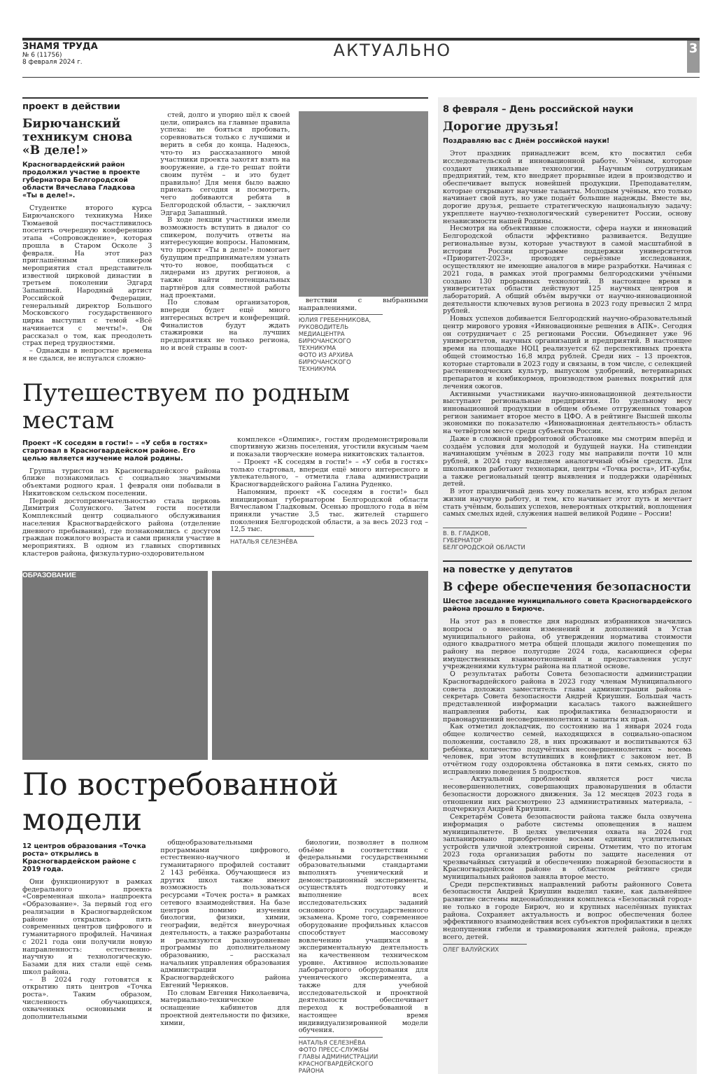ЗНАМЯ ТРУДА
№ 6 (11756)
8 февраля 2024 г.
АКТУАЛЬНО
3
проект в действии
Бирючанский техникум снова «В деле!»
Красногвардейский район продолжил участие в проекте губернатора Белгородской области Вячеслава Гладкова «Ты в деле!».
Студентке второго курса Бирючанского техникума Нике Тюмаевой посчастливилось посетить очередную конференцию этапа «Сопровождение», которая прошла в Старом Осколе 3 февраля. На этот раз приглашённым спикером мероприятия стал представитель известной цирковой династии в третьем поколении Эдгард Запашный. Народный артист Российской Федерации, генеральный директор Большого Московского государственного цирка выступил с темой «Всё начинается с мечты!». Он рассказал о том, как преодолеть страх перед трудностями.
– Однажды в непростые времена я не сдался, не испугался сложно-
стей, долго и упорно шёл к своей цели, опираясь на главные правила успеха: не бояться пробовать, соревноваться только с лучшими и верить в себя до конца. Надеюсь, что-то из рассказанного мной участники проекта захотят взять на вооружение, а где-то решат пойти своим путём – и это будет правильно! Для меня было важно приехать сегодня и посмотреть, чего добиваются ребята в Белгородской области, – заключил Эдгард Запашный.
В ходе лекции участники имели возможность вступить в диалог со спикером, получить ответы на интересующие вопросы. Напомним, что проект «Ты в деле!» помогает будущим предпринимателям узнать что-то новое, пообщаться с лидерами из других регионов, а также найти потенциальных партнёров для совместной работы над проектами.
По словам организаторов, впереди будет ещё много интересных встреч и конференций. Финалистов будут ждать стажировки на лучших предприятиях не только региона, но и всей страны в соот-
ветствии с выбранными направлениями.
ЮЛИЯ ГРЕБЕННИКОВА,
РУКОВОДИТЕЛЬ МЕДИАЦЕНТРА БИРЮЧАНСКОГО ТЕХНИКУМА
ФОТО ИЗ АРХИВА БИРЮЧАНСКОГО ТЕХНИКУМА
Путешествуем по родным местам
Проект «К соседям в гости!» – «У себя в гостях» стартовал в Красногвардейском районе. Его целью является изучение малой родины.
Группа туристов из Красногвардейского района ближе познакомилась с социально значимыми объектами родного края. 1 февраля они побывали в Никитовском сельском поселении.
Первой достопримечательностью стала церковь Димитрия Солунского. Затем гости посетили Комплексный центр социального обслуживания населения Красногвардейского района (отделение дневного пребывания), где познакомились с досугом граждан пожилого возраста и сами приняли участие в мероприятиях. В одном из главных спортивных кластеров района, физкультурно-оздоровительном
комплексе «Олимпик», гостям продемонстрировали спортивную жизнь поселения, угостили вкусным чаем и показали творческие номера никитовских талантов.
– Проект «К соседям в гости!» – «У себя в гостях» только стартовал, впереди ещё много интересного и увлекательного, – отметила глава администрации Красногвардейского района Галина Руденко.
Напомним, проект «К соседям в гости!» был инициирован губернатором Белгородской области Вячеславом Гладковым. Осенью прошлого года в нём приняли участие 3,5 тыс. жителей старшего поколения Белгородской области, а за весь 2023 год – 12,5 тыс.
НАТАЛЬЯ СЕЛЕЗНЁВА
ОБРАЗОВАНИЕ
По востребованной модели
12 центров образования «Точка роста» открылись в Красногвардейском районе с 2019 года.
Они функционируют в рамках федерального проекта «Современная школа» нацпроекта «Образование». За первый год его реализации в Красногвардейском районе открылись пять современных центров цифрового и гуманитарного профилей. Начиная с 2021 года они получили новую направленность: естественно-научную и технологическую. Базами для них стали ещё семь школ района.
– В 2024 году готовятся к открытию пять центров «Точка роста». Таким образом, численность обучающихся, охваченных основными и дополнительными
общеобразовательными программами цифрового, естественно-научного и гуманитарного профилей составит 2 143 ребёнка. Обучающиеся из других школ также имеют возможность пользоваться ресурсами «Точек роста» в рамках сетевого взаимодействия. На базе центров помимо изучения биологии, физики, химии, географии, ведётся внеурочная деятельность, а также разработаны и реализуются разноуровневые программы по дополнительному образованию, – рассказал начальник управления образования администрации Красногвардейского района Евгений Черняков.
По словам Евгения Николаевича, материально-техническое оснащение кабинетов для проектной деятельности по физике, химии,
биологии, позволяет в полном объёме в соответствии с федеральными государственными образовательными стандартами выполнять ученический и демонстрационный эксперименты, осуществлять подготовку и выполнение всех исследовательских заданий основного государственного экзамена. Кроме того, современное оборудование профильных классов способствует массовому вовлечению учащихся в экспериментальную деятельность на качественном техническом уровне. Активное использование лабораторного оборудования для ученического эксперимента, а также для учебной исследовательской и проектной деятельности обеспечивает переход к востребованной в настоящее время индивидуализированной модели обучения.
НАТАЛЬЯ СЕЛЕЗНЁВА
ФОТО ПРЕСС-СЛУЖБЫ ГЛАВЫ АДМИНИСТРАЦИИ КРАСНОГВАРДЕЙСКОГО РАЙОНА
8 февраля – День российской науки
Дорогие друзья!
Поздравляю вас с Днём российской науки!
Этот праздник принадлежит всем, кто посвятил себя исследовательской и инновационной работе. Учёным, которые создают уникальные технологии. Научным сотрудникам предприятий, тем, кто внедряет прорывные идеи в производство и обеспечивает выпуск новейшей продукции. Преподавателям, которые открывают научные таланты. Молодым учёным, кто только начинает свой путь, но уже подаёт большие надежды. Вместе вы, дорогие друзья, решаете стратегическую национальную задачу: укрепляете научно-технологический суверенитет России, основу независимости нашей Родины.
Несмотря на объективные сложности, сфера науки и инноваций Белгородской области эффективно развивается. Ведущие региональные вузы, которые участвуют в самой масштабной в истории России программе поддержки университетов «Приоритет-2023», проводят серьёзные исследования, осуществляют не имеющие аналогов в мире разработки. Начиная с 2021 года, в рамках этой программы белгородскими учёными создано 130 прорывных технологий. В настоящее время в университетах области действуют 125 научных центров и лабораторий. А общий объём выручки от научно-инновационной деятельности ключевых вузов региона в 2023 году превысил 2 млрд рублей.
Новых успехов добивается Белгородский научно-образовательный центр мирового уровня «Инновационные решения в АПК». Сегодня он сотрудничает с 25 регионами России. Объединяет уже 96 университетов, научных организаций и предприятий. В настоящее время на площадке НОЦ реализуется 62 перспективных проекта общей стоимостью 16,8 млрд рублей. Среди них – 13 проектов, которые стартовали в 2023 году и связаны, в том числе, с селекцией растениеводческих культур, выпуском удобрений, ветеринарных препаратов и комбикормов, производством раневых покрытий для лечения ожогов.
Активными участниками научно-инновационной деятельности выступают региональные предприятия. По удельному весу инновационной продукции в общем объеме отгруженных товаров регион занимает второе место в ЦФО. А в рейтинге Высшей школы экономики по показателю «Инновационная деятельность» область на четвёртом месте среди субъектов России.
Даже в сложной прифронтовой обстановке мы смотрим вперёд и создаём условия для молодой и будущей науки. На стипендии начинающим учёным в 2023 году мы направили почти 10 млн рублей, в 2024 году выделяем аналогичный объём средств. Для школьников работают технопарки, центры «Точка роста», ИТ-кубы, а также региональный центр выявления и поддержки одарённых детей.
В этот праздничный день хочу пожелать всем, кто избрал делом жизни научную работу, и тем, кто начинает этот путь и мечтает стать учёным, больших успехов, невероятных открытий, воплощения самых смелых идей, служения нашей великой Родине – России!
В. В. ГЛАДКОВ,
ГУБЕРНАТОР БЕЛГОРОДСКОЙ ОБЛАСТИ
на повестке у депутатов
В сфере обеспечения безопасности
Шестое заседание муниципального совета Красногвардейского района прошло в Бирюче.
На этот раз в повестке дня народных избранников значились вопросы о внесении изменений и дополнений в Устав муниципального района, об утверждении норматива стоимости одного квадратного метра общей площади жилого помещения по району на первое полугодие 2024 года, касающиеся сферы имущественных взаимоотношений и предоставления услуг учреждениями культуры района на платной основе.
О результатах работы Совета безопасности администрации Красногвардейского района в 2023 году членам Муниципального совета доложил заместитель главы администрации района – секретарь Совета безопасности Андрей Криушин. Большая часть представленной информации касалась такого важнейшего направления работы, как профилактика безнадзорности и правонарушений несовершеннолетних и защиты их прав.
Как отметил докладчик, по состоянию на 1 января 2024 года общее количество семей, находящихся в социально-опасном положении, составило 28, в них проживают и воспитываются 63 ребёнка, количество подучётных несовершеннолетних – восемь человек, при этом вступивших в конфликт с законом нет. В отчётном году оздоровлена обстановка в пяти семьях, снято по исправлению поведения 5 подростков.
– Актуальной проблемой является рост числа несовершеннолетних, совершающих правонарушения в области безопасности дорожного движения. За 12 месяцев 2023 года в отношении них рассмотрено 23 административных материала, – подчеркнул Андрей Криушин.
Секретарём Совета безопасности района также была озвучена информация о работе системы оповещения в нашем муниципалитете. В целях увеличения охвата на 2024 год запланировано приобретение восьми единиц усилительных устройств уличной электронной сирены. Отметим, что по итогам 2023 года организация работы по защите населения от чрезвычайных ситуаций и обеспечению пожарной безопасности в Красногвардейском районе в областном рейтинге среди муниципальных районов заняла второе место.
Среди перспективных направлений работы районного Совета безопасности Андрей Криушин выделил такие, как дальнейшее развитие системы видеонаблюдения комплекса «Безопасный город» не только в городе Бирюч, но и крупных населённых пунктах района. Сохраняет актуальность и вопрос обеспечения более эффективного взаимодействия всех субъектов профилактики в целях недопущения гибели и травмирования жителей района, прежде всего, детей.
ОЛЕГ ВАЛУЙСКИХ